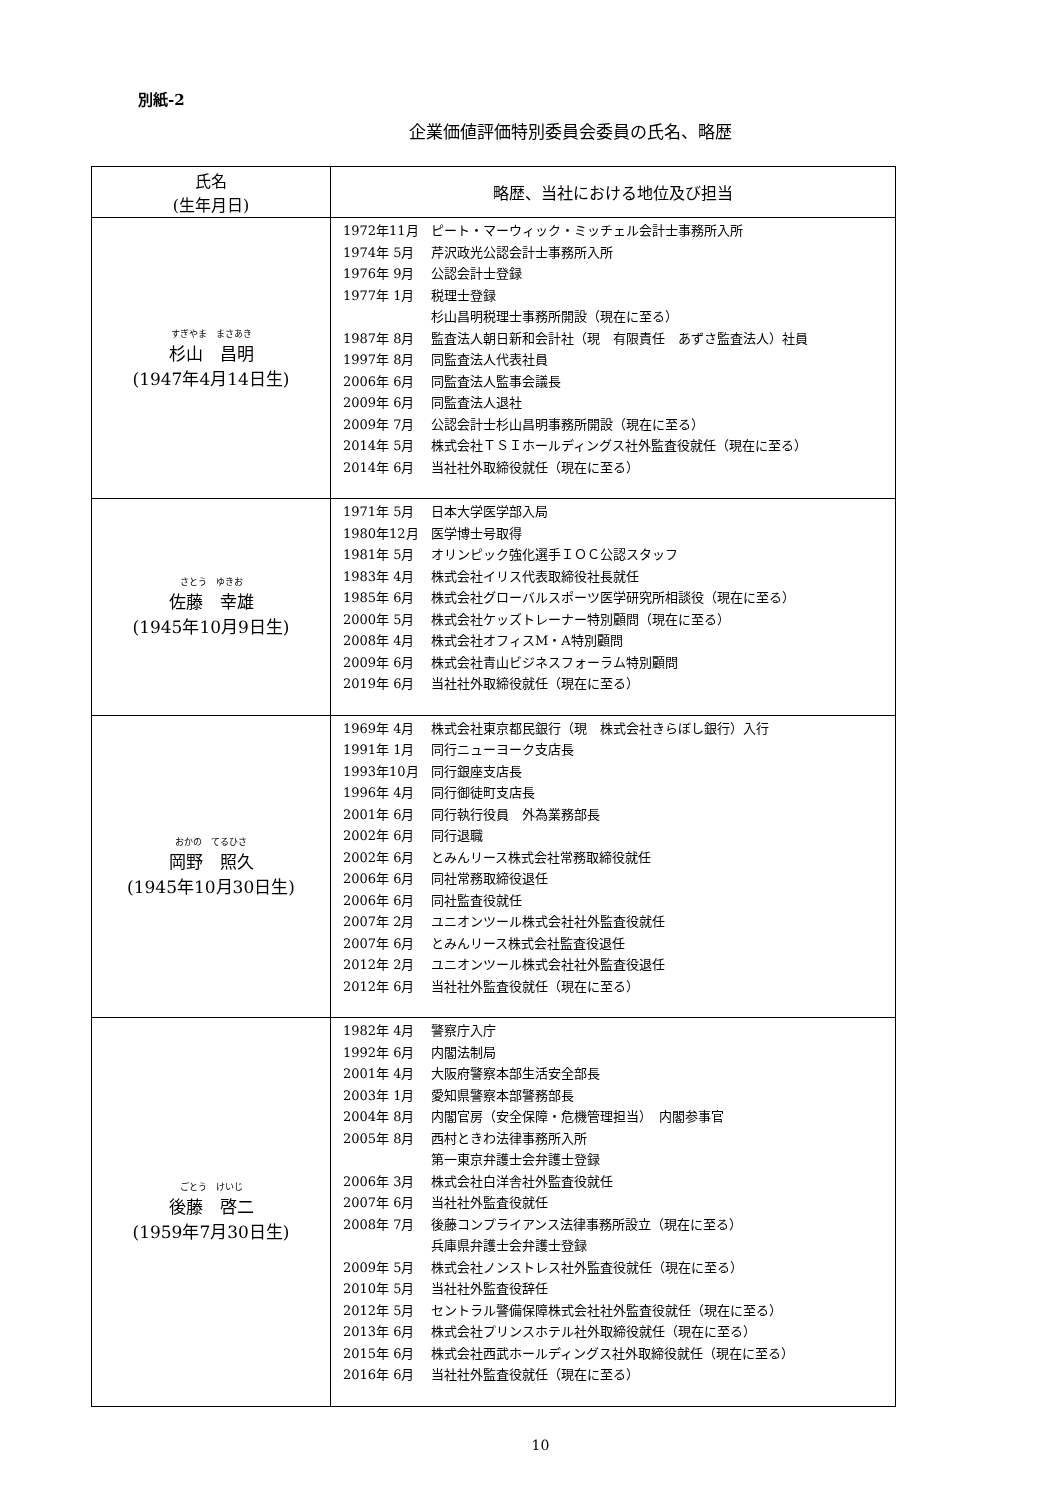別紙-2
企業価値評価特別委員会委員の氏名、略歴
| 氏名 (生年月日) | 略歴、当社における地位及び担当 |
| --- | --- |
| すぎやま まさあき 杉山 昌明 (1947年4月14日生) | 1972年11月 ピート・マーウィック・ミッチェル会計士事務所入所 1974年 5月 芹沢政光公認会計士事務所入所 1976年 9月 公認会計士登録 1977年 1月 税理士登録 杉山昌明税理士事務所開設（現在に至る） 1987年 8月 監査法人朝日新和会計社（現 有限責任 あずさ監査法人）社員 1997年 8月 同監査法人代表社員 2006年 6月 同監査法人監事会議長 2009年 6月 同監査法人退社 2009年 7月 公認会計士杉山昌明事務所開設（現在に至る） 2014年 5月 株式会社ＴＳＩホールディングス社外監査役就任（現在に至る） 2014年 6月 当社社外取締役就任（現在に至る） |
| さとう ゆきお 佐藤 幸雄 (1945年10月9日生) | 1971年 5月 日本大学医学部入局 1980年12月 医学博士号取得 1981年 5月 オリンピック強化選手ＩＯＣ公認スタッフ 1983年 4月 株式会社イリス代表取締役社長就任 1985年 6月 株式会社グローバルスポーツ医学研究所相談役（現在に至る） 2000年 5月 株式会社ケッズトレーナー特別顧問（現在に至る） 2008年 4月 株式会社オフィスM・A特別顧問 2009年 6月 株式会社青山ビジネスフォーラム特別顧問 2019年 6月 当社社外取締役就任（現在に至る） |
| おかの てるひさ 岡野 照久 (1945年10月30日生) | 1969年 4月 株式会社東京都民銀行（現 株式会社きらぼし銀行）入行 1991年 1月 同行ニューヨーク支店長 1993年10月 同行銀座支店長 1996年 4月 同行御徒町支店長 2001年 6月 同行執行役員 外為業務部長 2002年 6月 同行退職 2002年 6月 とみんリース株式会社常務取締役就任 2006年 6月 同社常務取締役退任 2006年 6月 同社監査役就任 2007年 2月 ユニオンツール株式会社社外監査役就任 2007年 6月 とみんリース株式会社監査役退任 2012年 2月 ユニオンツール株式会社社外監査役退任 2012年 6月 当社社外監査役就任（現在に至る） |
| ごとう けいじ 後藤 啓二 (1959年7月30日生) | 1982年 4月 警察庁入庁 1992年 6月 内閣法制局 2001年 4月 大阪府警察本部生活安全部長 2003年 1月 愛知県警察本部警務部長 2004年 8月 内閣官房（安全保障・危機管理担当） 内閣参事官 2005年 8月 西村ときわ法律事務所入所 第一東京弁護士会弁護士登録 2006年 3月 株式会社白洋舎社外監査役就任 2007年 6月 当社社外監査役就任 2008年 7月 後藤コンプライアンス法律事務所設立（現在に至る） 兵庫県弁護士会弁護士登録 2009年 5月 株式会社ノンストレス社外監査役就任（現在に至る） 2010年 5月 当社社外監査役辞任 2012年 5月 セントラル警備保障株式会社社外監査役就任（現在に至る） 2013年 6月 株式会社プリンスホテル社外取締役就任（現在に至る） 2015年 6月 株式会社西武ホールディングス社外取締役就任（現在に至る） 2016年 6月 当社社外監査役就任（現在に至る） |
10